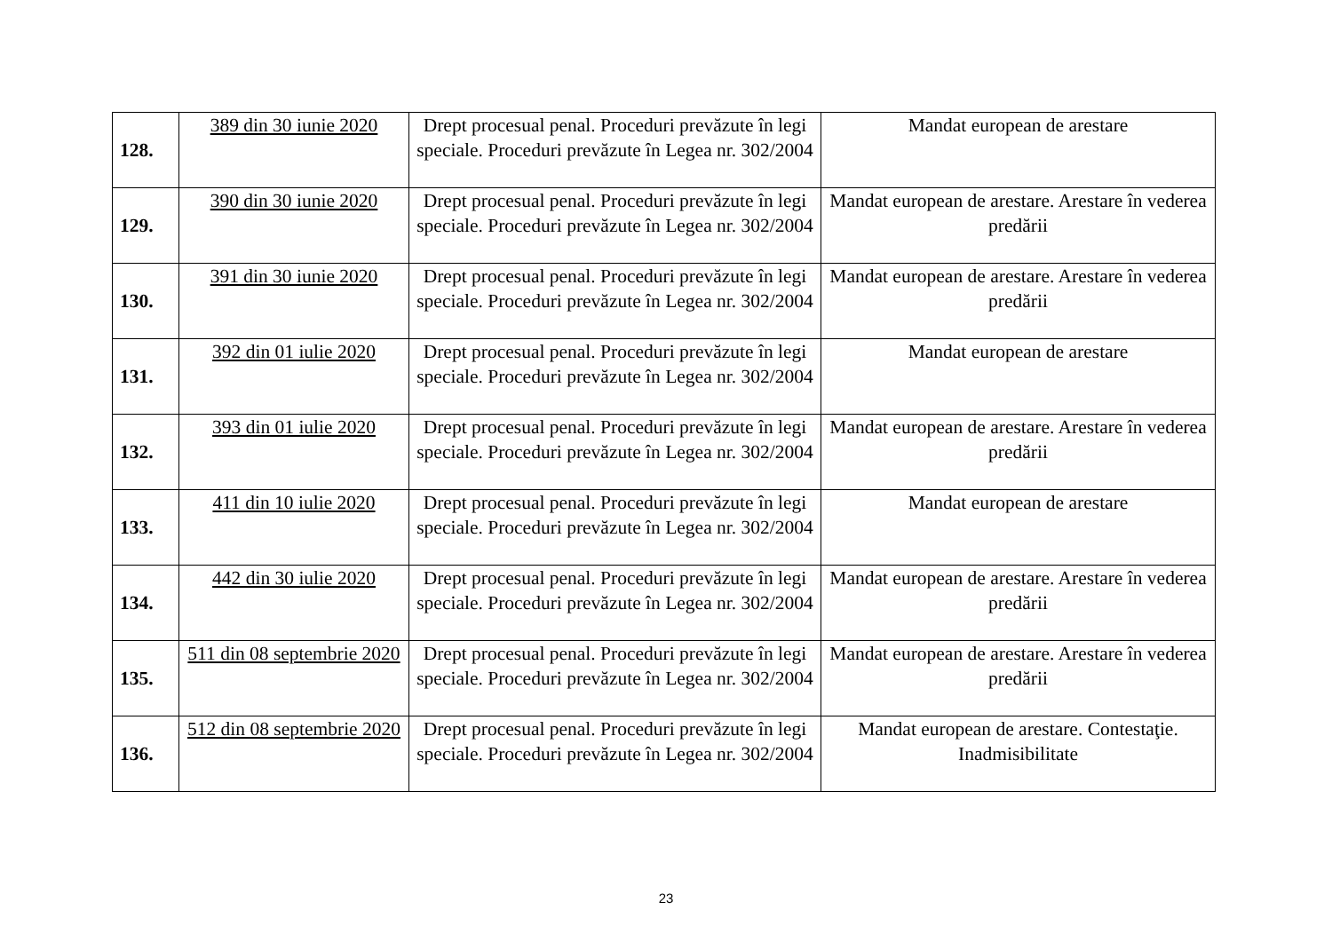| 128. | 389 din 30 iunie 2020 | Drept procesual penal. Proceduri prevăzute în legi speciale. Proceduri prevăzute în Legea nr. 302/2004 | Mandat european de arestare |
| 129. | 390 din 30 iunie 2020 | Drept procesual penal. Proceduri prevăzute în legi speciale. Proceduri prevăzute în Legea nr. 302/2004 | Mandat european de arestare. Arestare în vederea predării |
| 130. | 391 din 30 iunie 2020 | Drept procesual penal. Proceduri prevăzute în legi speciale. Proceduri prevăzute în Legea nr. 302/2004 | Mandat european de arestare. Arestare în vederea predării |
| 131. | 392 din 01 iulie 2020 | Drept procesual penal. Proceduri prevăzute în legi speciale. Proceduri prevăzute în Legea nr. 302/2004 | Mandat european de arestare |
| 132. | 393 din 01 iulie 2020 | Drept procesual penal. Proceduri prevăzute în legi speciale. Proceduri prevăzute în Legea nr. 302/2004 | Mandat european de arestare. Arestare în vederea predării |
| 133. | 411 din 10 iulie 2020 | Drept procesual penal. Proceduri prevăzute în legi speciale. Proceduri prevăzute în Legea nr. 302/2004 | Mandat european de arestare |
| 134. | 442 din 30 iulie 2020 | Drept procesual penal. Proceduri prevăzute în legi speciale. Proceduri prevăzute în Legea nr. 302/2004 | Mandat european de arestare. Arestare în vederea predării |
| 135. | 511 din 08 septembrie 2020 | Drept procesual penal. Proceduri prevăzute în legi speciale. Proceduri prevăzute în Legea nr. 302/2004 | Mandat european de arestare. Arestare în vederea predării |
| 136. | 512 din 08 septembrie 2020 | Drept procesual penal. Proceduri prevăzute în legi speciale. Proceduri prevăzute în Legea nr. 302/2004 | Mandat european de arestare. Contestaţie. Inadmisibilitate |
23